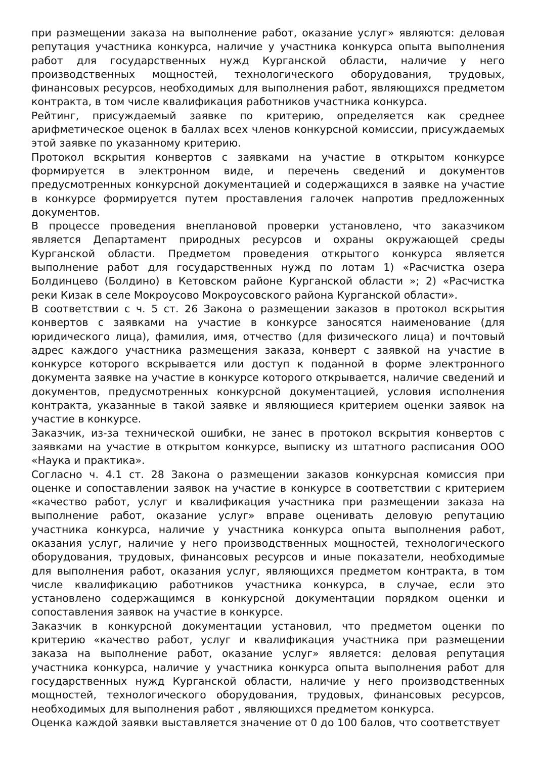при размещении заказа на выполнение работ, оказание услуг» являются: деловая репутация участника конкурса, наличие у участника конкурса опыта выполнения работ для государственных нужд Курганской области, наличие у него производственных мощностей, технологического оборудования, трудовых, финансовых ресурсов, необходимых для выполнения работ, являющихся предметом контракта, в том числе квалификация работников участника конкурса.
Рейтинг, присуждаемый заявке по критерию, определяется как среднее арифметическое оценок в баллах всех членов конкурсной комиссии, присуждаемых этой заявке по указанному критерию.
Протокол вскрытия конвертов с заявками на участие в открытом конкурсе формируется в электронном виде, и перечень сведений и документов предусмотренных конкурсной документацией и содержащихся в заявке на участие в конкурсе формируется путем проставления галочек напротив предложенных документов.
В процессе проведения внеплановой проверки установлено, что заказчиком является Департамент природных ресурсов и охраны окружающей среды Курганской области. Предметом проведения открытого конкурса является выполнение работ для государственных нужд по лотам 1) «Расчистка озера Болдинцево (Болдино) в Кетовском районе Курганской области »; 2) «Расчистка реки Кизак в селе Мокроусово Мокроусовского района Курганской области».
В соответствии с ч. 5 ст. 26 Закона о размещении заказов в протокол вскрытия конвертов с заявками на участие в конкурсе заносятся наименование (для юридического лица), фамилия, имя, отчество (для физического лица) и почтовый адрес каждого участника размещения заказа, конверт с заявкой на участие в конкурсе которого вскрывается или доступ к поданной в форме электронного документа заявке на участие в конкурсе которого открывается, наличие сведений и документов, предусмотренных конкурсной документацией, условия исполнения контракта, указанные в такой заявке и являющиеся критерием оценки заявок на участие в конкурсе.
Заказчик, из-за технической ошибки, не занес в протокол вскрытия конвертов с заявками на участие в открытом конкурсе, выписку из штатного расписания ООО «Наука и практика».
Согласно ч. 4.1 ст. 28 Закона о размещении заказов конкурсная комиссия при оценке и сопоставлении заявок на участие в конкурсе в соответствии с критерием «качество работ, услуг и квалификация участника при размещении заказа на выполнение работ, оказание услуг» вправе оценивать деловую репутацию участника конкурса, наличие у участника конкурса опыта выполнения работ, оказания услуг, наличие у него производственных мощностей, технологического оборудования, трудовых, финансовых ресурсов и иные показатели, необходимые для выполнения работ, оказания услуг, являющихся предметом контракта, в том числе квалификацию работников участника конкурса, в случае, если это установлено содержащимся в конкурсной документации порядком оценки и сопоставления заявок на участие в конкурсе.
Заказчик в конкурсной документации установил, что предметом оценки по критерию «качество работ, услуг и квалификация участника при размещении заказа на выполнение работ, оказание услуг» является: деловая репутация участника конкурса, наличие у участника конкурса опыта выполнения работ для государственных нужд Курганской области, наличие у него производственных мощностей, технологического оборудования, трудовых, финансовых ресурсов, необходимых для выполнения работ , являющихся предметом конкурса.
Оценка каждой заявки выставляется значение от 0 до 100 балов, что соответствует